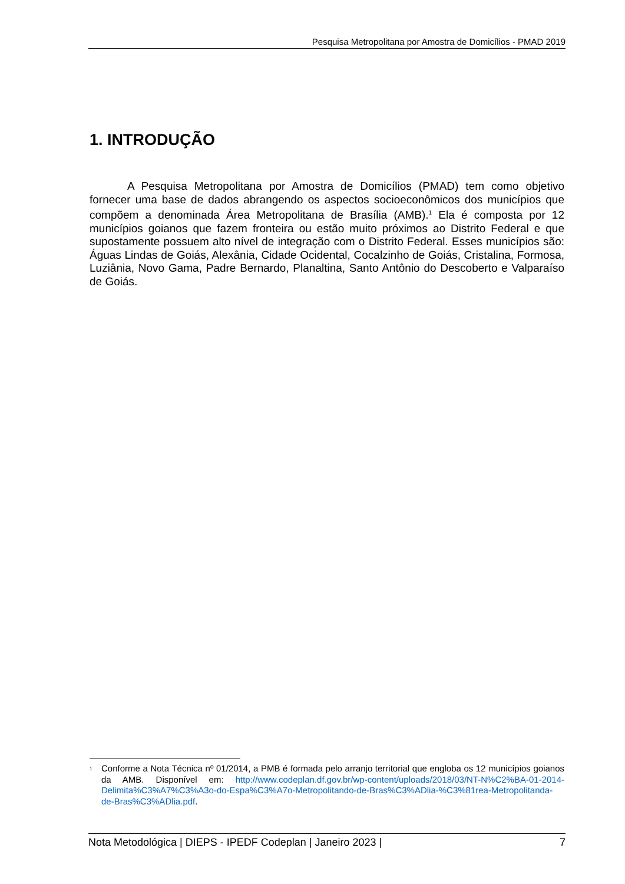Pesquisa Metropolitana por Amostra de Domicílios - PMAD 2019
1. INTRODUÇÃO
A Pesquisa Metropolitana por Amostra de Domicílios (PMAD) tem como objetivo fornecer uma base de dados abrangendo os aspectos socioeconômicos dos municípios que compõem a denominada Área Metropolitana de Brasília (AMB).<sup>1</sup> Ela é composta por 12 municípios goianos que fazem fronteira ou estão muito próximos ao Distrito Federal e que supostamente possuem alto nível de integração com o Distrito Federal. Esses municípios são: Águas Lindas de Goiás, Alexânia, Cidade Ocidental, Cocalzinho de Goiás, Cristalina, Formosa, Luziânia, Novo Gama, Padre Bernardo, Planaltina, Santo Antônio do Descoberto e Valparaíso de Goiás.
<sup>1</sup> Conforme a Nota Técnica nº 01/2014, a PMB é formada pelo arranjo territorial que engloba os 12 municípios goianos da AMB. Disponível em: http://www.codeplan.df.gov.br/wp-content/uploads/2018/03/NT-N%C2%BA-01-2014-Delimita%C3%A7%C3%A3o-do-Espa%C3%A7o-Metropolitando-de-Bras%C3%ADlia-%C3%81rea-Metropolitanda-de-Bras%C3%ADlia.pdf.
Nota Metodológica | DIEPS - IPEDF Codeplan | Janeiro 2023 | 7